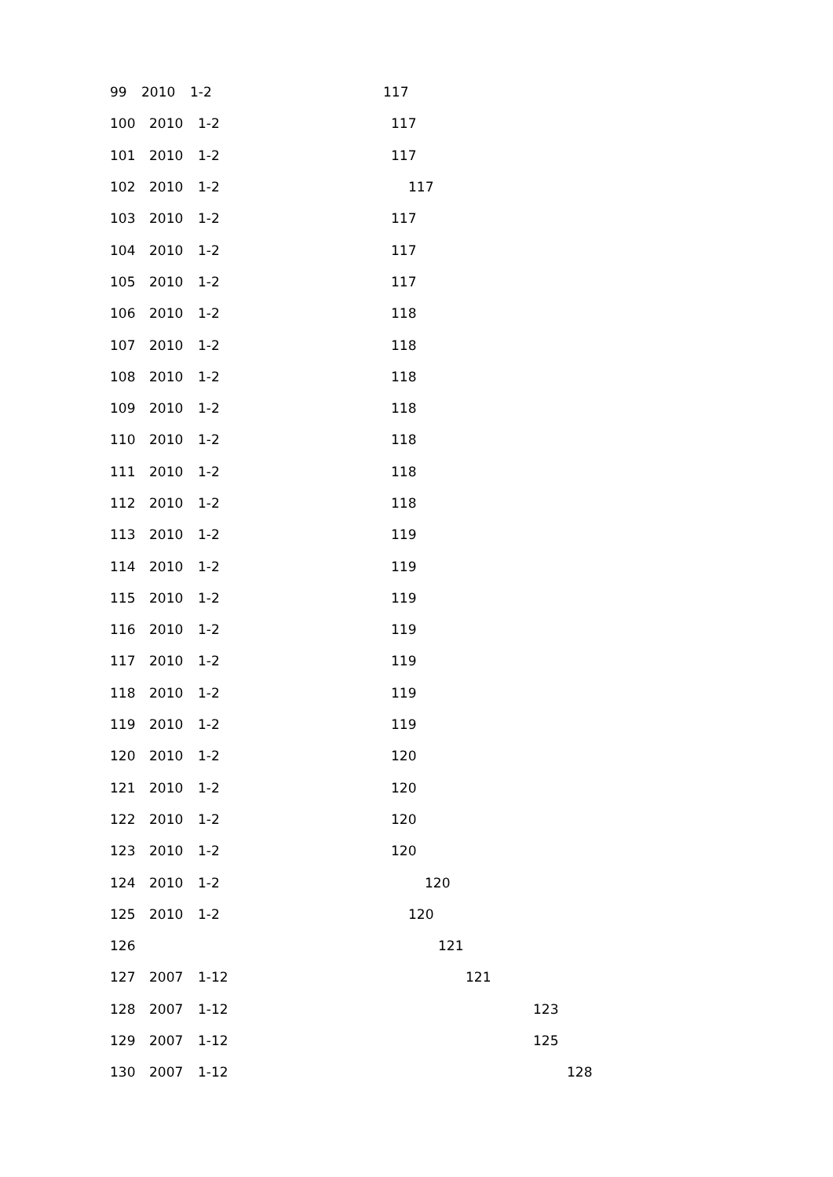99 2010 1-2 117
100 2010 1-2 117
101 2010 1-2 117
102 2010 1-2 117
103 2010 1-2 117
104 2010 1-2 117
105 2010 1-2 117
106 2010 1-2 118
107 2010 1-2 118
108 2010 1-2 118
109 2010 1-2 118
110 2010 1-2 118
111 2010 1-2 118
112 2010 1-2 118
113 2010 1-2 119
114 2010 1-2 119
115 2010 1-2 119
116 2010 1-2 119
117 2010 1-2 119
118 2010 1-2 119
119 2010 1-2 119
120 2010 1-2 120
121 2010 1-2 120
122 2010 1-2 120
123 2010 1-2 120
124 2010 1-2 120
125 2010 1-2 120
126 121
127 2007 1-12 121
128 2007 1-12 123
129 2007 1-12 125
130 2007 1-12 128